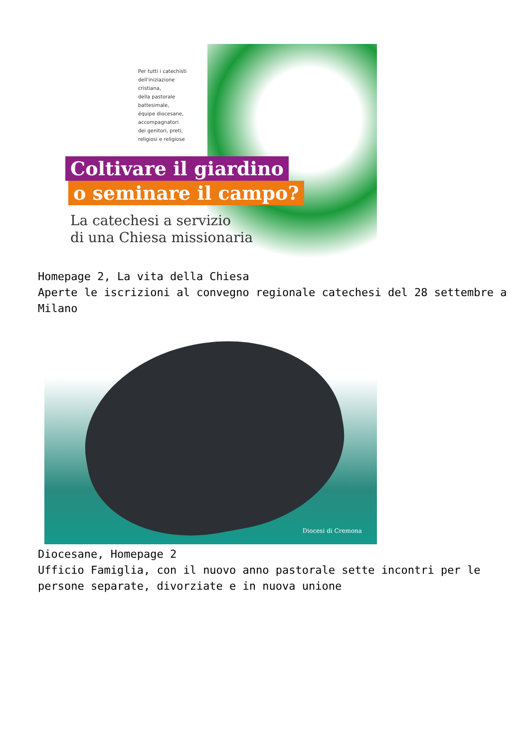Per tutti i catechisti
dell'iniziazione
cristiana,
della pastorale
battesimale,
équipe diocesane,
accompagnatori
dei genitori, preti,
religiosi e religiose
Coltivare il giardino
o seminare il campo?
La catechesi a servizio
di una Chiesa missionaria
Homepage 2, La vita della Chiesa
Aperte le iscrizioni al convegno regionale catechesi del 28 settembre a Milano
Diocesi di Cremona
Diocesane, Homepage 2
Ufficio Famiglia, con il nuovo anno pastorale sette incontri per le persone separate, divorziate e in nuova unione